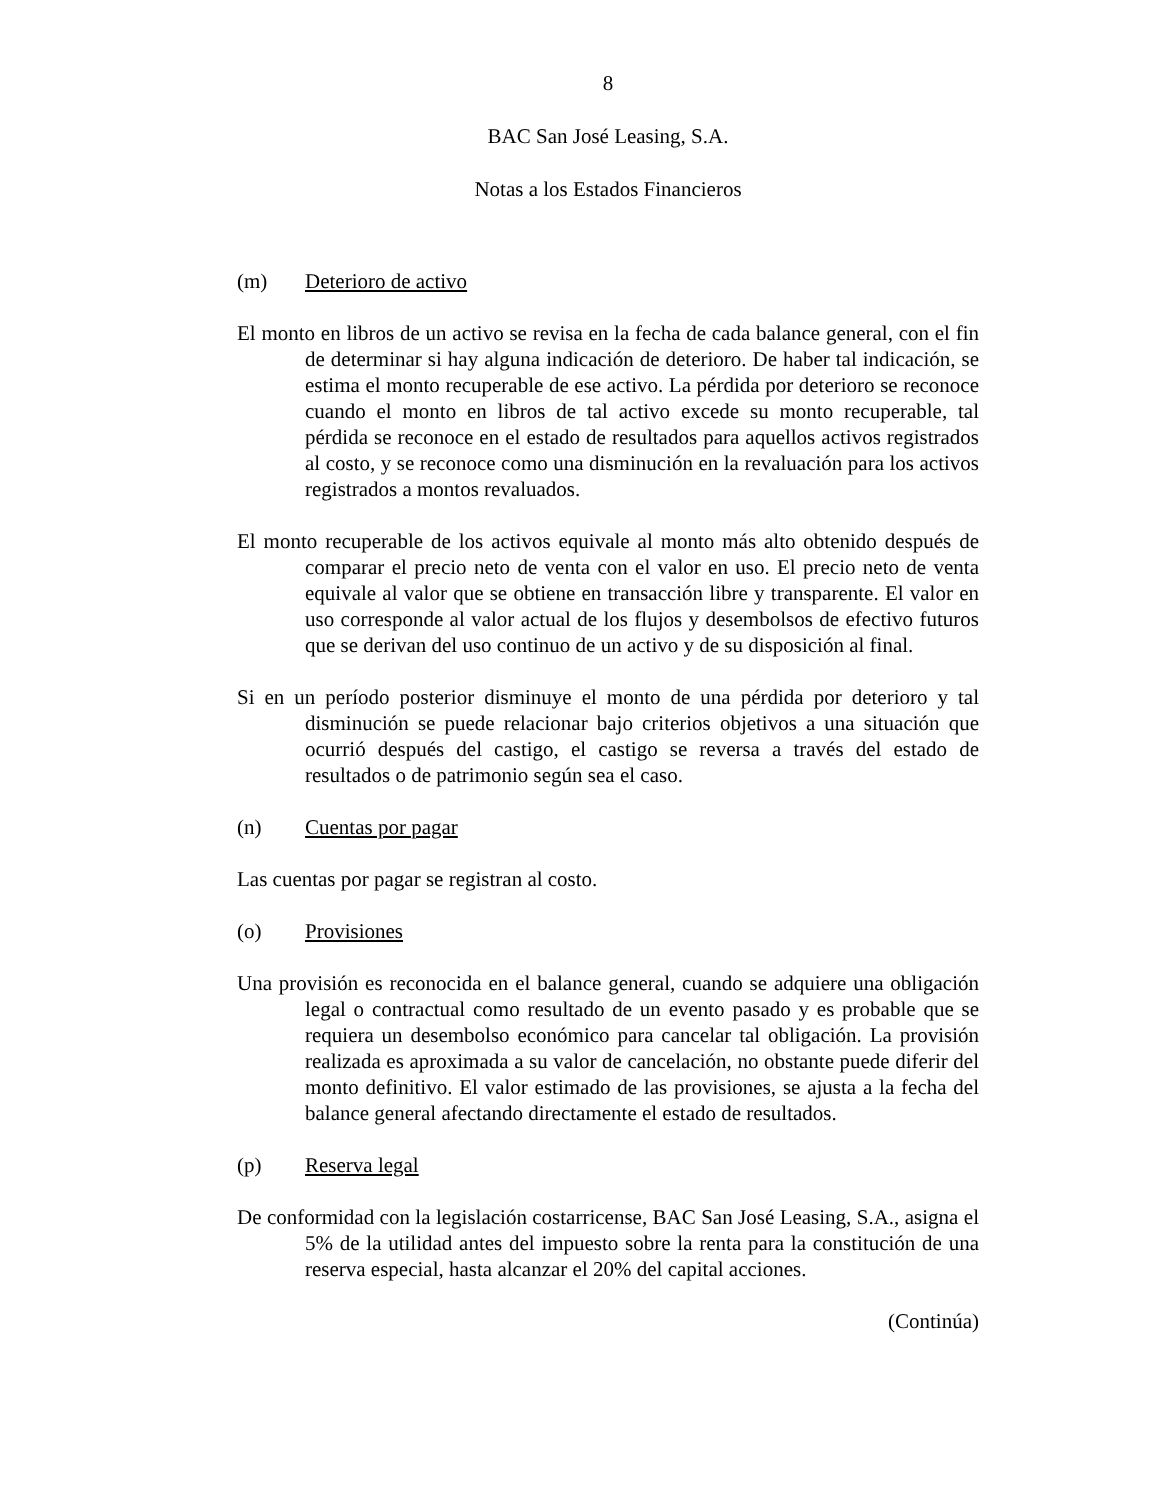8
BAC San José Leasing, S.A.
Notas a los Estados Financieros
(m) Deterioro de activo
El monto en libros de un activo se revisa en la fecha de cada balance general, con el fin de determinar si hay alguna indicación de deterioro. De haber tal indicación, se estima el monto recuperable de ese activo. La pérdida por deterioro se reconoce cuando el monto en libros de tal activo excede su monto recuperable, tal pérdida se reconoce en el estado de resultados para aquellos activos registrados al costo, y se reconoce como una disminución en la revaluación para los activos registrados a montos revaluados.
El monto recuperable de los activos equivale al monto más alto obtenido después de comparar el precio neto de venta con el valor en uso. El precio neto de venta equivale al valor que se obtiene en transacción libre y transparente. El valor en uso corresponde al valor actual de los flujos y desembolsos de efectivo futuros que se derivan del uso continuo de un activo y de su disposición al final.
Si en un período posterior disminuye el monto de una pérdida por deterioro y tal disminución se puede relacionar bajo criterios objetivos a una situación que ocurrió después del castigo, el castigo se reversa a través del estado de resultados o de patrimonio según sea el caso.
(n) Cuentas por pagar
Las cuentas por pagar se registran al costo.
(o) Provisiones
Una provisión es reconocida en el balance general, cuando se adquiere una obligación legal o contractual como resultado de un evento pasado y es probable que se requiera un desembolso económico para cancelar tal obligación. La provisión realizada es aproximada a su valor de cancelación, no obstante puede diferir del monto definitivo. El valor estimado de las provisiones, se ajusta a la fecha del balance general afectando directamente el estado de resultados.
(p) Reserva legal
De conformidad con la legislación costarricense, BAC San José Leasing, S.A., asigna el 5% de la utilidad antes del impuesto sobre la renta para la constitución de una reserva especial, hasta alcanzar el 20% del capital acciones.
(Continúa)